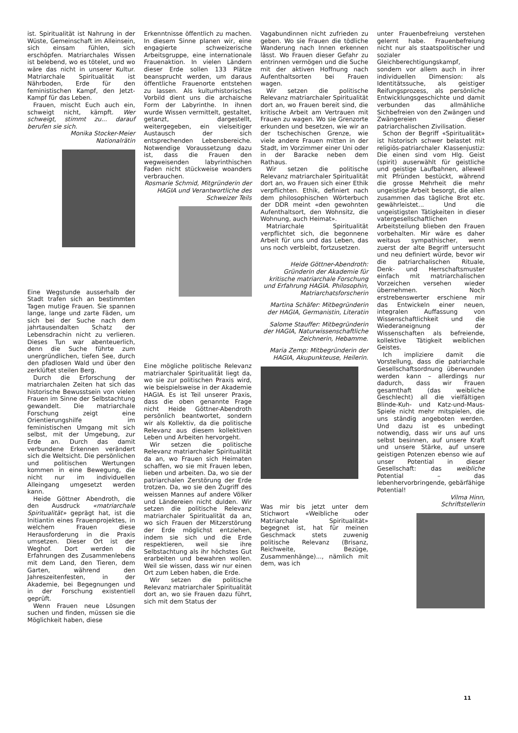ist. Spiritualität ist Nahrung in der Wüste, Gemeinschaft im Alleinsein, sich einsam fühlen, sich erschöpfen. Matriarchales Wissen ist belebend, wo es tötelet, und wo wäre das nicht in unserer Kultur. Matriarchale Spiritualität ist Nährboden, Erde für den feministischen Kampf, den Jetzt-Kampf für das Leben.
Frauen, mischt Euch auch ein, schweigt nicht, kämpft. Wer schweigt, stimmt zu... darauf berufen sie sich.
Monika Stocker-Meier
Nationalrätin
Eine Wegstunde ausserhalb der Stadt trafen sich an bestimmten Tagen mutige Frauen. Sie spannen lange, lange und zarte Fäden, um sich bei der Suche nach dem jahrtausendalten Schatz der Lebensdrachin nicht zu verlieren. Dieses Tun war abenteuerlich, denn die Suche führte zum unergründlichen, tiefen See, durch den pfadlosen Wald und über den zerklüftet steilen Berg.
Durch die Erforschung der matriarchalen Zeiten hat sich das historische Bewusstsein von vielen Frauen im Sinne der Selbstachtung gewandelt. Die matriarchale Forschung zeigt eine Orientierungshilfe im feministischen Umgang mit sich selbst, mit der Umgebung, zur Erde an. Durch das damit verbundene Erkennen verändert sich die Weltsicht. Die persönlichen und politischen Wertungen kommen in eine Bewegung, die nicht nur im individuellen Alleingang umgesetzt werden kann.
Heide Göttner Abendroth, die den Ausdruck «matriarchale Spiritualität» geprägt hat, ist die Initiantin eines Frauenprojektes, in welchem Frauen diese Herausforderung in die Praxis umsetzen. Dieser Ort ist der Weghof. Dort werden die Erfahrungen des Zusammenlebens mit dem Land, den Tieren, dem Garten, während den Jahreszeitenfesten, in der Akademie, bei Begegnungen und in der Forschung existentiell geprüft.
Wenn Frauen neue Lösungen suchen und finden, müssen sie die Möglichkeit haben, diese
Erkenntnisse öffentlich zu machen. In diesem Sinne planen wir, eine engagierte schweizerische Arbeitsgruppe, eine internationale Frauenaktion. In vielen Ländern dieser Erde sollen 133 Plätze beansprucht werden, um daraus öffentliche Frauenorte entstehen zu lassen. Als kulturhistorisches Vorbild dient uns die archaische Form der Labyrinthe. In ihnen wurde Wissen vermittelt, gestaltet, getanzt, dargestellt, weitergegeben, ein vielseitiger Austausch der sich entsprechenden Lebensbereiche. Notwendige Voraussetzung dazu ist, dass die Frauen den wegweisenden labyrinthischen Faden nicht stückweise woanders verbrauchen.
Rosmarie Schmid, Mitgründerin der HAGIA und Verantwortliche des Schweizer Teils
Eine mögliche politische Relevanz matriarchaler Spiritualität liegt da, wo sie zur politischen Praxis wird, wie beispielsweise in der Akademie HAGIA. Es ist Teil unserer Praxis, dass die oben genannte Frage nicht Heide Göttner-Abendroth persönlich beantwortet, sondern wir als Kollektiv, da die politische Relevanz aus diesem kollektiven Leben und Arbeiten hervorgeht.
Wir setzen die politische Relevanz matriarchaler Spiritualität da an, wo Frauen sich Heimaten schaffen, wo sie mit Frauen leben, lieben und arbeiten. Da, wo sie der patriarchalen Zerstörung der Erde trotzen. Da, wo sie den Zugriff des weissen Mannes auf andere Völker und Ländereien nicht dulden. Wir setzen die politische Relevanz matriarchaler Spiritualität da an, wo sich Frauen der Mitzerstörung der Erde möglichst entziehen, indem sie sich und die Erde respektieren, weil sie ihre Selbstachtung als ihr höchstes Gut erarbeiten und bewahren wollen. Weil sie wissen, dass wir nur einen Ort zum Leben haben, die Erde.
Wir setzen die politische Relevanz matriarchaler Spiritualität dort an, wo sie Frauen dazu führt, sich mit dem Status der
Vagabundinnen nicht zufrieden zu geben. Wo sie Frauen die tödliche Wanderung nach Innen erkennen lässt. Wo Frauen dieser Gefahr zu entrinnen vermögen und die Suche mit der aktiven Hoffnung nach Aufenthaltsorten bei Frauen wagen.
Wir setzen die politische Relevanz matriarchaler Spiritualität dort an, wo Frauen bereit sind, die kritische Arbeit am Vertrauen mit Frauen zu wagen. Wo sie Grenzorte erkunden und besetzen, wie wir an der tschechischen Grenze, wie viele andere Frauen mitten in der Stadt, im Vorzimmer einer Uni oder in der Baracke neben dem Rathaus.
Wir setzen die politische Relevanz matriarchaler Spiritualität dort an, wo Frauen sich einer Ethik verpflichten. Ethik, definiert nach dem philosophischen Wörterbuch der DDR meint «den gewohnten Aufenthaltsort, den Wohnsitz, die Wohnung, auch Heimat».
Matriarchale Spiritualität verpflichtet sich, die begonnene Arbeit für uns und das Leben, das uns noch verbleibt, fortzusetzen.
Heide Göttner-Abendroth: Gründerin der Akademie für kritische matriarchale Forschung und Erfahrung HAGIA. Philosophin, Matriarchatsforscherin
Martina Schäfer: Mitbegründerin der HAGIA, Germanistin, Literatin
Salome Stauffer: Mitbegründerin der HAGIA, Naturwissenschaftliche Zeichnerin, Hebamme.
Maria Zemp: Mitbegründerin der HAGIA, Akupunkteuse, Heilerin.
Was mir bis jetzt unter dem Stichwort «Weibliche oder Matriarchale Spiritualität» begegnet ist, hat für meinen Geschmack stets zuwenig politische Relevanz (Brisanz, Reichweite, Bezüge, Zusammenhänge)..., nämlich mit dem, was ich
unter Frauenbefreiung verstehen gelernt habe. Frauenbefreiung nicht nur als staatspolitischer und sozialer Gleichberechtigungskampf, sondern vor allem auch in ihrer individuellen Dimension: als Identitätssuche, als geistiger Reifungsprozess, als persönliche Entwicklungsgeschichte und damit verbunden das allmähliche Sichbefreien von den Zwängen und Zwängereien dieser patriarchalischen Zivilisation.
Schon der Begriff «Spiritualität» ist historisch schwer belastet mit religiös-patriarchaler Klassenjustiz: Die einen sind vom Hlg. Geist (spirit) auserwählt für geistliche und geistige Laufbahnen, alleweil mit Pfründen bestückt, während die grosse Mehrheit die mehr ungeistige Arbeit besorgt, die allen zusammen das tägliche Brot etc. gewährleistet... Und die ungeistigsten Tätigkeiten in dieser vatergesellschaftlichen Arbeitsteilung blieben den Frauen vorbehalten. Mir wäre es daher weitaus sympathischer, wenn zuerst der alte Begriff untersucht und neu definiert würde, bevor wir die patriarchalischen Rituale, Denk- und Herrschaftsmuster einfach mit matriarchalischen Vorzeichen versehen wieder übernehmen. Noch erstrebenswerter erschiene mir das Entwickeln einer neuen, integralen Auffassung von Wissenschaftlichkeit und die Wiederaneignung der Wissenschaften als befreiende, kollektive Tätigkeit weiblichen Geistes.
Ich impliziere damit die Vorstellung, dass die patriarchale Gesellschaftsordnung überwunden werden kann – allerdings nur dadurch, dass wir Frauen gesamthaft (das weibliche Geschlecht) all die vielfältigen Blinde-Kuh- und Katz-und-Maus-Spiele nicht mehr mitspielen, die uns ständig angeboten werden. Und dazu ist es unbedingt notwendig, dass wir uns auf uns selbst besinnen, auf unsere Kraft und unsere Stärke, auf unsere geistigen Potenzen ebenso wie auf unser Potential in dieser Gesellschaft: das weibliche Potential – das lebenhervorbringende, gebärfähige Potential!
Vilma Hinn,
Schriftstellerin
11